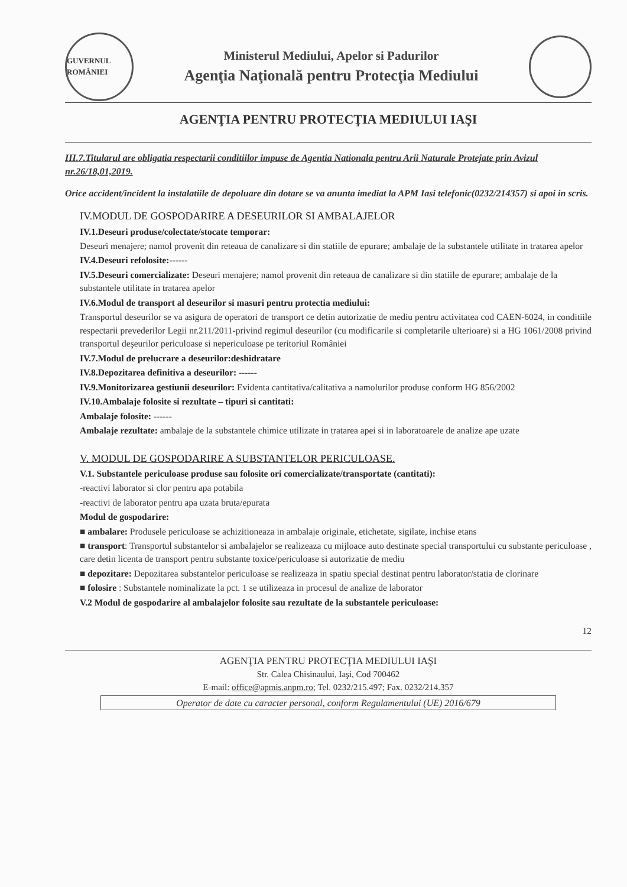GUVERNUL ROMÂNIEI
Ministerul Mediului, Apelor si Padurilor
Agenţia Naţională pentru Protecţia Mediului
AGENŢIA PENTRU PROTECŢIA MEDIULUI IAŞI
III.7.Titularul are obligatia respectarii conditiilor impuse de Agentia Nationala pentru Arii Naturale Protejate prin Avizul nr.26/18,01,2019.
Orice accident/incident la instalatiile de depoluare din dotare se va anunta imediat la APM Iasi telefonic(0232/214357) si apoi in scris.
IV.MODUL DE GOSPODARIRE A DESEURILOR SI AMBALAJELOR
IV.1.Deseuri produse/colectate/stocate temporar:
Deseuri menajere; namol provenit din reteaua de canalizare si din statiile de epurare; ambalaje de la substantele utilitate in tratarea apelor
IV.4.Deseuri refolosite:------
IV.5.Deseuri comercializate: Deseuri menajere; namol provenit din reteaua de canalizare si din statiile de epurare; ambalaje de la substantele utilitate in tratarea apelor
IV.6.Modul de transport al deseurilor si masuri pentru protectia mediului:
Transportul deseurilor se va asigura de operatori de transport ce detin autorizatie de mediu pentru activitatea cod CAEN-6024, in conditiile respectarii prevederilor Legii nr.211/2011-privind regimul deseurilor (cu modificarile si completarile ulterioare) si a HG 1061/2008 privind transportul deşeurilor periculoase si nepericuloase pe teritoriul României
IV.7.Modul de prelucrare a deseurilor:deshidratare
IV.8.Depozitarea definitiva a deseurilor: ------
IV.9.Monitorizarea gestiunii deseurilor: Evidenta cantitativa/calitativa a namolurilor produse conform HG 856/2002
IV.10.Ambalaje folosite si rezultate – tipuri si cantitati:
Ambalaje folosite: ------
Ambalaje rezultate: ambalaje de la substantele chimice utilizate in tratarea apei si in laboratoarele de analize ape uzate
V. MODUL DE GOSPODARIRE A SUBSTANTELOR PERICULOASE.
V.1. Substantele periculoase produse sau folosite ori comercializate/transportate (cantitati):
-reactivi laborator si clor pentru apa potabila
-reactivi de laborator pentru apa uzata bruta/epurata
Modul de gospodarire:
■ ambalare: Produsele periculoase se achizitioneaza in ambalaje originale, etichetate, sigilate, inchise etans
■ transport: Transportul substantelor si ambalajelor se realizeaza cu mijloace auto destinate special transportului cu substante periculoase , care detin licenta de transport pentru substante toxice/periculoase si autorizatie de mediu
■ depozitare: Depozitarea substantelor periculoase se realizeaza in spatiu special destinat pentru laborator/statia de clorinare
■ folosire : Substantele nominalizate la pct. 1 se utilizeaza in procesul de analize de laborator
V.2 Modul de gospodarire al ambalajelor folosite sau rezultate de la substantele periculoase:
12
AGENŢIA PENTRU PROTECŢIA MEDIULUI IAŞI
Str. Calea Chisinaului, Iaşi, Cod 700462
E-mail: office@apmis.anpm.ro; Tel. 0232/215.497; Fax. 0232/214.357
Operator de date cu caracter personal, conform Regulamentului (UE) 2016/679